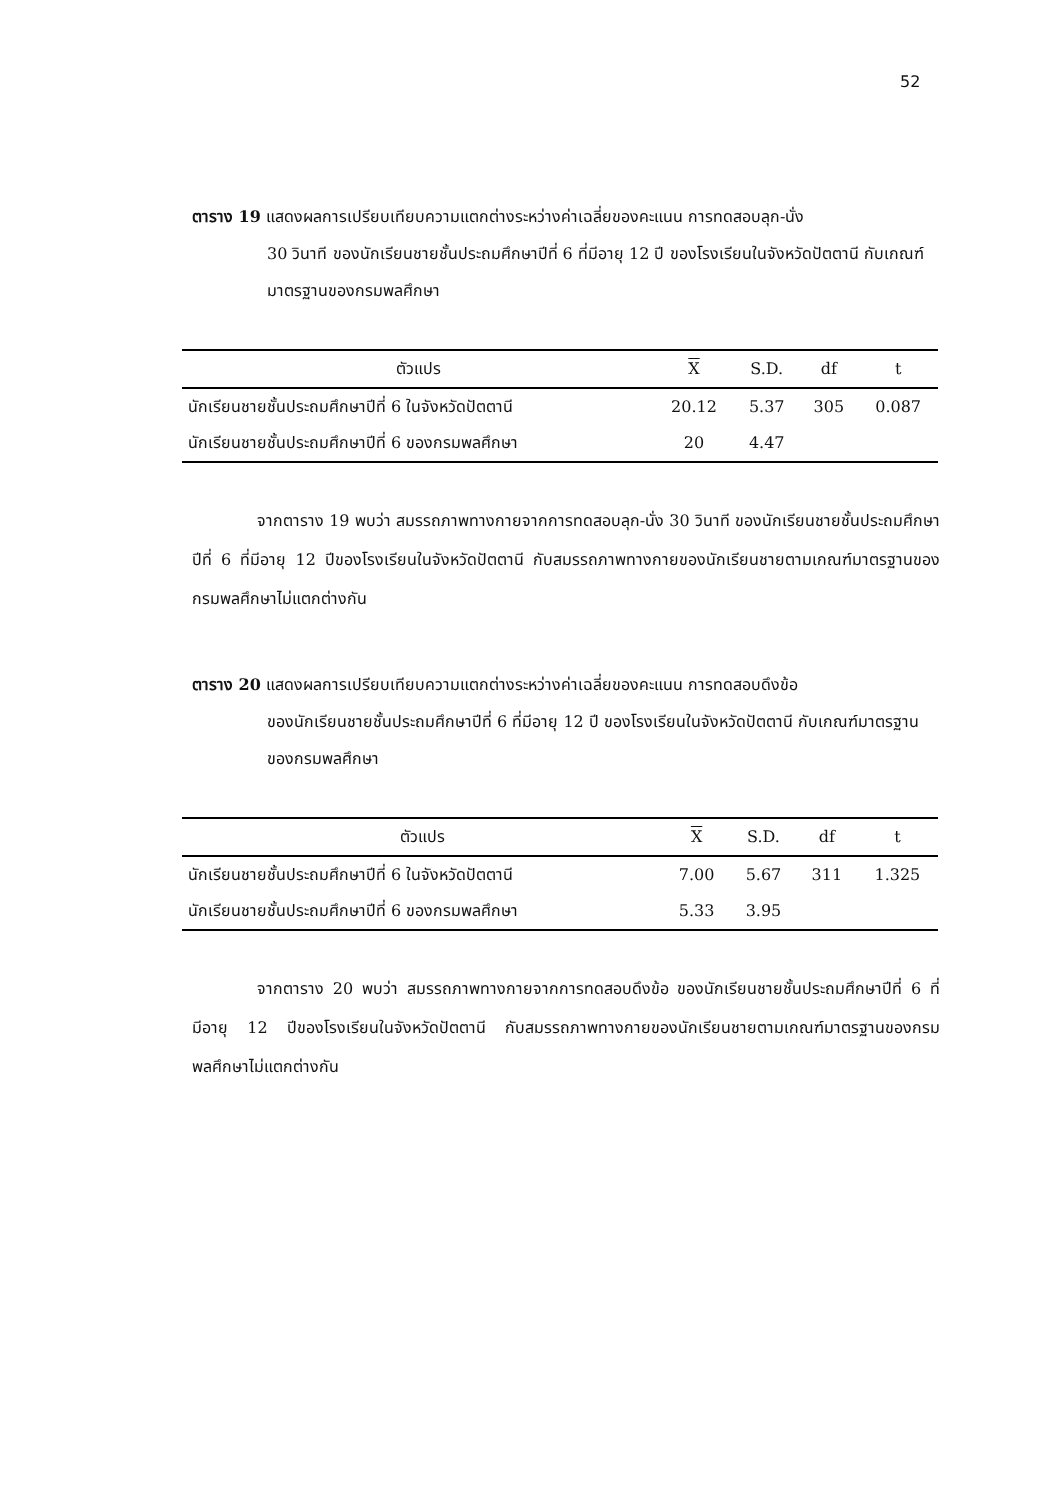52
ตาราง 19 แสดงผลการเปรียบเทียบความแตกต่างระหว่างค่าเฉลี่ยของคะแนน การทดสอบลุก-นั่ง
30 วินาที ของนักเรียนชายชั้นประถมศึกษาปีที่ 6 ที่มีอายุ 12 ปี ของโรงเรียนในจังหวัดปัตตานี กับเกณฑ์มาตรฐานของกรมพลศึกษา
| ตัวแปร | X | S.D. | df | t |
| --- | --- | --- | --- | --- |
| นักเรียนชายชั้นประถมศึกษาปีที่ 6 ในจังหวัดปัตตานี | 20.12 | 5.37 | 305 | 0.087 |
| นักเรียนชายชั้นประถมศึกษาปีที่ 6 ของกรมพลศึกษา | 20 | 4.47 | | |
จากตาราง 19 พบว่า สมรรถภาพทางกายจากการทดสอบลุก-นั่ง 30 วินาที ของนักเรียนชายชั้นประถมศึกษาปีที่ 6 ที่มีอายุ 12 ปีของโรงเรียนในจังหวัดปัตตานี กับสมรรถภาพทางกายของนักเรียนชายตามเกณฑ์มาตรฐานของกรมพลศึกษาไม่แตกต่างกัน
ตาราง 20 แสดงผลการเปรียบเทียบความแตกต่างระหว่างค่าเฉลี่ยของคะแนน การทดสอบดึงข้อ
ของนักเรียนชายชั้นประถมศึกษาปีที่ 6 ที่มีอายุ 12 ปี ของโรงเรียนในจังหวัดปัตตานี กับเกณฑ์มาตรฐานของกรมพลศึกษา
| ตัวแปร | X | S.D. | df | t |
| --- | --- | --- | --- | --- |
| นักเรียนชายชั้นประถมศึกษาปีที่ 6 ในจังหวัดปัตตานี | 7.00 | 5.67 | 311 | 1.325 |
| นักเรียนชายชั้นประถมศึกษาปีที่ 6 ของกรมพลศึกษา | 5.33 | 3.95 | | |
จากตาราง 20 พบว่า สมรรถภาพทางกายจากการทดสอบดึงข้อ ของนักเรียนชายชั้นประถมศึกษาปีที่ 6 ที่มีอายุ 12 ปีของโรงเรียนในจังหวัดปัตตานี กับสมรรถภาพทางกายของนักเรียนชายตามเกณฑ์มาตรฐานของกรมพลศึกษาไม่แตกต่างกัน